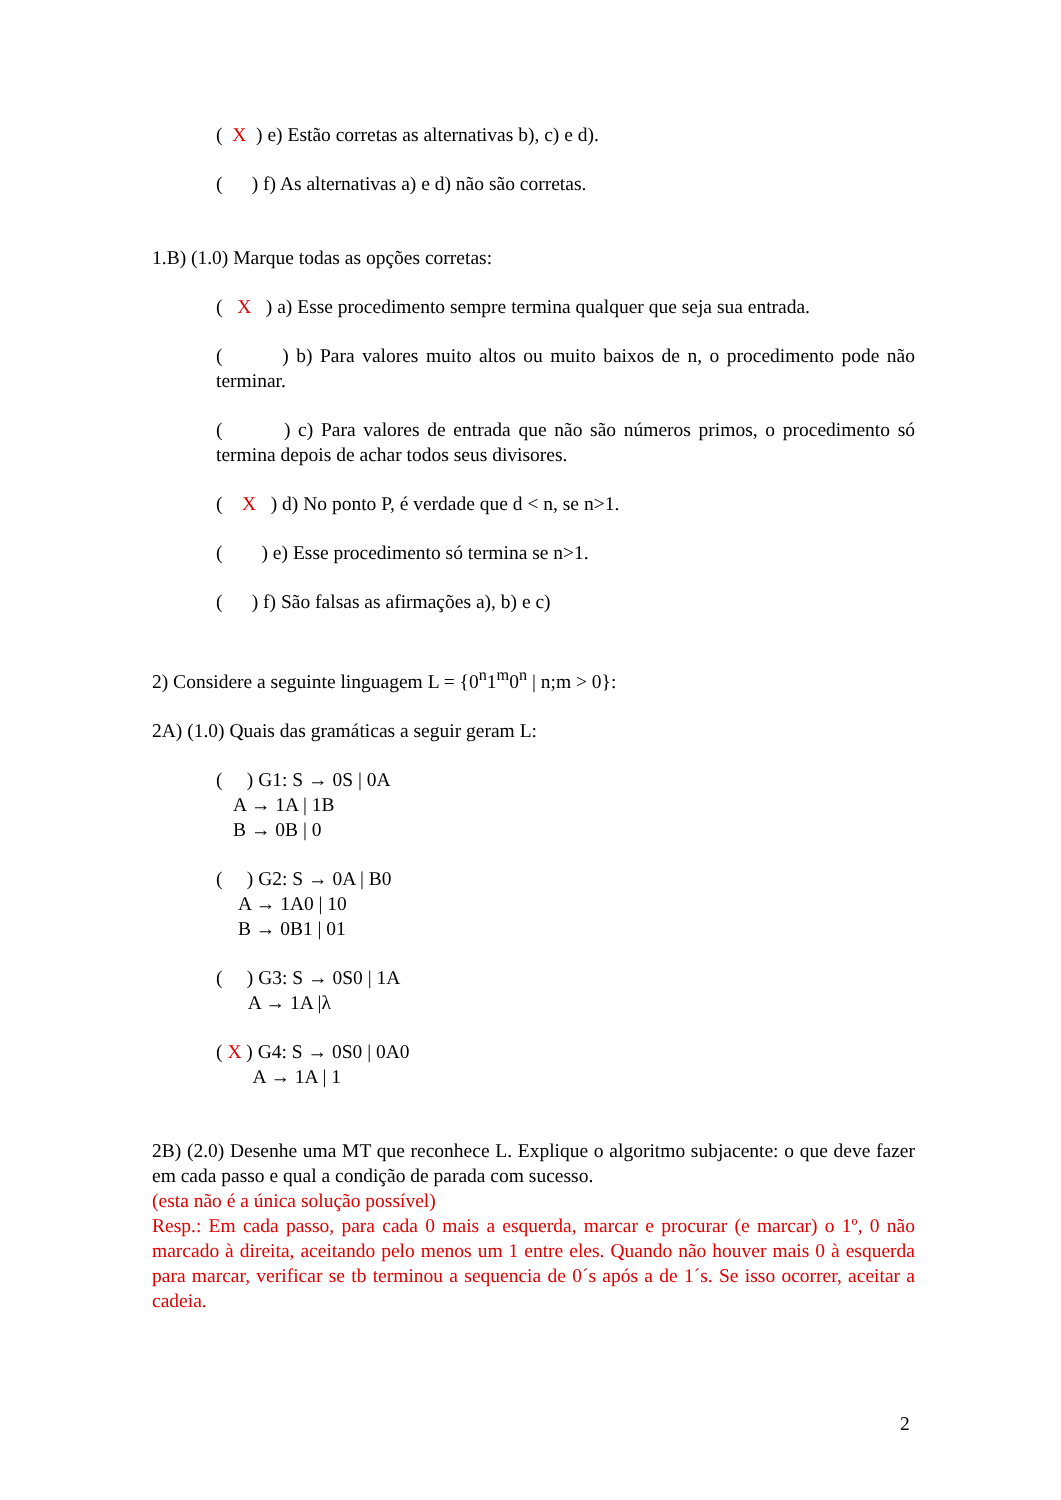( X ) e) Estão corretas as alternativas b), c) e d).
( ) f) As alternativas a) e d) não são corretas.
1.B) (1.0) Marque todas as opções corretas:
( X ) a) Esse procedimento sempre termina qualquer que seja sua entrada.
( ) b) Para valores muito altos ou muito baixos de n, o procedimento pode não terminar.
( ) c) Para valores de entrada que não são números primos, o procedimento só termina depois de achar todos seus divisores.
( X ) d) No ponto P, é verdade que d < n, se n>1.
( ) e) Esse procedimento só termina se n>1.
( ) f) São falsas as afirmações a), b) e c)
2) Considere a seguinte linguagem L = {0<sup>n</sup>1<sup>m</sup>0<sup>n</sup> | n;m > 0}:
2A) (1.0) Quais das gramáticas a seguir geram L:
( ) G1: S → 0S | 0A
A → 1A | 1B
B → 0B | 0
( ) G2: S → 0A | B0
A → 1A0 | 10
B → 0B1 | 01
( ) G3: S → 0S0 | 1A
A → 1A |λ
( X ) G4: S → 0S0 | 0A0
A → 1A | 1
2B) (2.0) Desenhe uma MT que reconhece L. Explique o algoritmo subjacente: o que deve fazer em cada passo e qual a condição de parada com sucesso.
(esta não é a única solução possível)
Resp.: Em cada passo, para cada 0 mais a esquerda, marcar e procurar (e marcar) o 1º, 0 não marcado à direita, aceitando pelo menos um 1 entre eles. Quando não houver mais 0 à esquerda para marcar, verificar se tb terminou a sequencia de 0´s após a de 1´s. Se isso ocorrer, aceitar a cadeia.
2